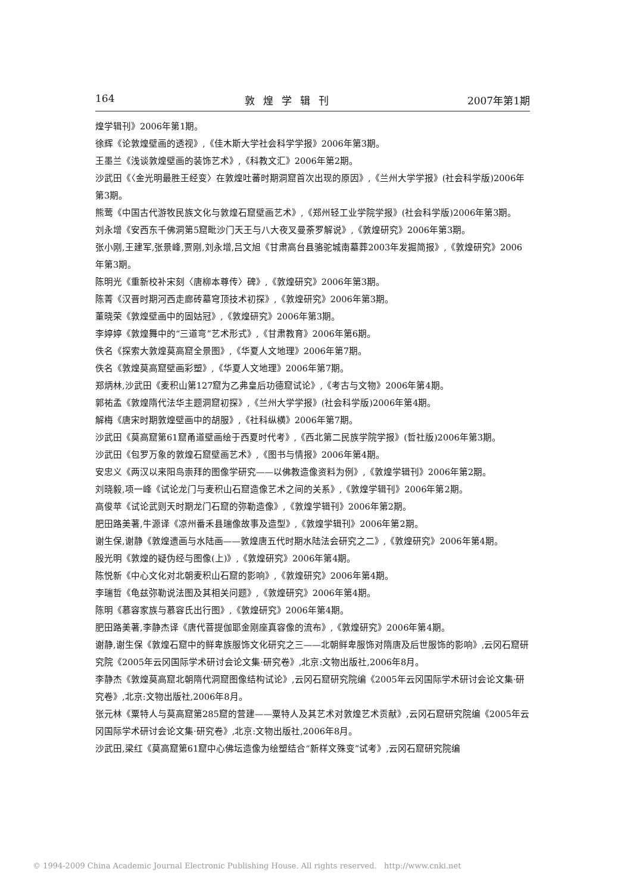164 敦煌学辑刊 2007年第1期
煌学辑刊》2006年第1期。
徐辉《论敦煌壁画的透视》,《佳木斯大学社会科学学报》2006年第3期。
王墨兰《浅谈敦煌壁画的装饰艺术》,《科教文汇》2006年第2期。
沙武田《〈金光明最胜王经变〉在敦煌吐蕃时期洞窟首次出现的原因》,《兰州大学学报》(社会科学版)2006年第3期。
熊莺《中国古代游牧民族文化与敦煌石窟壁画艺术》,《郑州轻工业学院学报》(社会科学版)2006年第3期。
刘永增《安西东千佛洞第5窟毗沙门天王与八大夜叉曼荼罗解说》,《敦煌研究》2006年第3期。
张小刚,王建军,张景峰,贾刚,刘永增,吕文旭《甘肃高台县骆驼城南墓葬2003年发掘简报》,《敦煌研究》2006年第3期。
陈明光《重新校补宋刻〈唐柳本尊传〉碑》,《敦煌研究》2006年第3期。
陈菁《汉晋时期河西走廊砖墓穹顶技术初探》,《敦煌研究》2006年第3期。
董晓荣《敦煌壁画中的固姑冠》,《敦煌研究》2006年第3期。
李婷婷《敦煌舞中的“三道弯”艺术形式》,《甘肃教育》2006年第6期。
佚名《探索大敦煌莫高窟全景图》,《华夏人文地理》2006年第7期。
佚名《敦煌莫高窟壁画彩塑》,《华夏人文地理》2006年第7期。
郑炳林,沙武田《麦积山第127窟为乙弗皇后功德窟试论》,《考古与文物》2006年第4期。
郭祐孟《敦煌隋代法华主题洞窟初探》,《兰州大学学报》(社会科学版)2006年第4期。
解梅《唐宋时期敦煌壁画中的胡服》,《社科纵横》2006年第7期。
沙武田《莫高窟第61窟甬道壁画绘于西夏时代考》,《西北第二民族学院学报》(哲社版)2006年第3期。
沙武田《包罗万象的敦煌石窟壁画艺术》,《图书与情报》2006年第4期。
安忠义《两汉以来阳鸟崇拜的图像学研究——以佛教造像资料为例》,《敦煌学辑刊》2006年第2期。
刘晓毅,项一峰《试论龙门与麦积山石窟造像艺术之间的关系》,《敦煌学辑刊》2006年第2期。
高俊苹《试论武则天时期龙门石窟的弥勒造像》,《敦煌学辑刊》2006年第2期。
肥田路美著,牛源译《凉州番禾县瑞像故事及造型》,《敦煌学辑刊》2006年第2期。
谢生保,谢静《敦煌遗画与水陆画——敦煌唐五代时期水陆法会研究之二》,《敦煌研究》2006年第4期。
殷光明《敦煌的疑伪经与图像(上)》,《敦煌研究》2006年第4期。
陈悦新《中心文化对北朝麦积山石窟的影响》,《敦煌研究》2006年第4期。
李瑞哲《龟兹弥勒说法图及其相关问题》,《敦煌研究》2006年第4期。
陈明《慕容家族与慕容氏出行图》,《敦煌研究》2006年第4期。
肥田路美著,李静杰译《唐代菩提伽耶金刚座真容像的流布》,《敦煌研究》2006年第4期。
谢静,谢生保《敦煌石窟中的鲜卑族服饰文化研究之三——北朝鲜卑服饰对隋唐及后世服饰的影响》,云冈石窟研究院《2005年云冈国际学术研讨会论文集·研究卷》,北京:文物出版社,2006年8月。
李静杰《敦煌莫高窟北朝隋代洞窟图像结构试论》,云冈石窟研究院编《2005年云冈国际学术研讨会论文集·研究卷》,北京:文物出版社,2006年8月。
张元林《粟特人与莫高窟第285窟的营建——粟特人及其艺术对敦煌艺术贡献》,云冈石窟研究院编《2005年云冈国际学术研讨会论文集·研究卷》,北京:文物出版社,2006年8月。
沙武田,梁红《莫高窟第61窟中心佛坛造像为绘塑结合“新样文殊变”试考》,云冈石窟研究院编
© 1994-2009 China Academic Journal Electronic Publishing House. All rights reserved. http://www.cnki.net